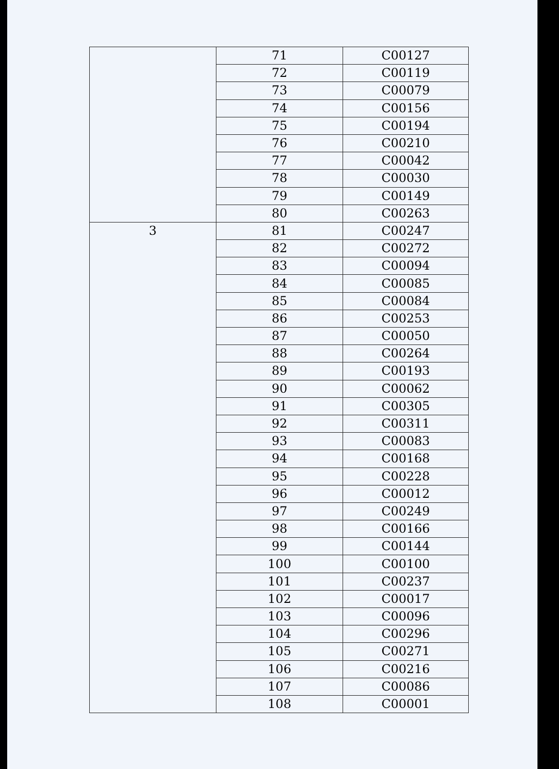| | 71 | C00127 |
| | 72 | C00119 |
| | 73 | C00079 |
| | 74 | C00156 |
| | 75 | C00194 |
| | 76 | C00210 |
| | 77 | C00042 |
| | 78 | C00030 |
| | 79 | C00149 |
| | 80 | C00263 |
| 3 | 81 | C00247 |
| | 82 | C00272 |
| | 83 | C00094 |
| | 84 | C00085 |
| | 85 | C00084 |
| | 86 | C00253 |
| | 87 | C00050 |
| | 88 | C00264 |
| | 89 | C00193 |
| | 90 | C00062 |
| | 91 | C00305 |
| | 92 | C00311 |
| | 93 | C00083 |
| | 94 | C00168 |
| | 95 | C00228 |
| | 96 | C00012 |
| | 97 | C00249 |
| | 98 | C00166 |
| | 99 | C00144 |
| | 100 | C00100 |
| | 101 | C00237 |
| | 102 | C00017 |
| | 103 | C00096 |
| | 104 | C00296 |
| | 105 | C00271 |
| | 106 | C00216 |
| | 107 | C00086 |
| | 108 | C00001 |